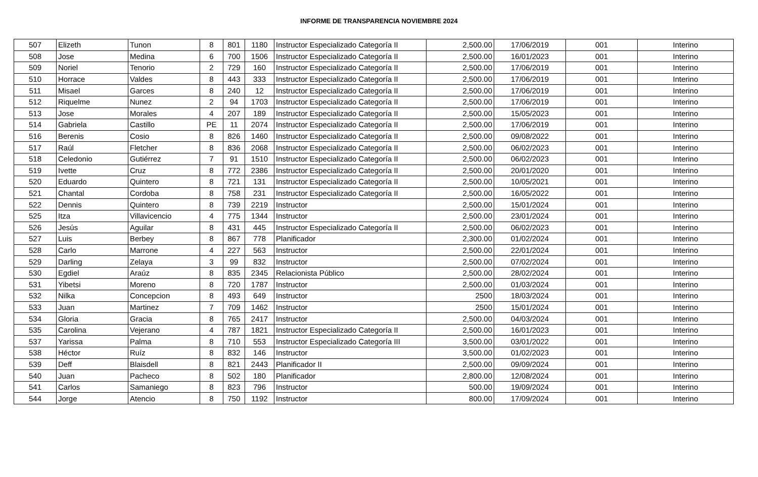INFORME DE TRANSPARENCIA NOVIEMBRE 2024
| 507 | Elizeth | Tunon | 8 | 801 | 1180 | Instructor Especializado Categoría II | 2,500.00 | 17/06/2019 | 001 | Interino |
| 508 | Jose | Medina | 6 | 700 | 1506 | Instructor Especializado Categoría II | 2,500.00 | 16/01/2023 | 001 | Interino |
| 509 | Noriel | Tenorio | 2 | 729 | 160 | Instructor Especializado Categoría II | 2,500.00 | 17/06/2019 | 001 | Interino |
| 510 | Horrace | Valdes | 8 | 443 | 333 | Instructor Especializado Categoría II | 2,500.00 | 17/06/2019 | 001 | Interino |
| 511 | Misael | Garces | 8 | 240 | 12 | Instructor Especializado Categoría II | 2,500.00 | 17/06/2019 | 001 | Interino |
| 512 | Riquelme | Nunez | 2 | 94 | 1703 | Instructor Especializado Categoría II | 2,500.00 | 17/06/2019 | 001 | Interino |
| 513 | Jose | Morales | 4 | 207 | 189 | Instructor Especializado Categoría II | 2,500.00 | 15/05/2023 | 001 | Interino |
| 514 | Gabriela | Castillo | PE | 11 | 2074 | Instructor Especializado Categoría II | 2,500.00 | 17/06/2019 | 001 | Interino |
| 516 | Berenis | Cosio | 8 | 826 | 1460 | Instructor Especializado Categoría II | 2,500.00 | 09/08/2022 | 001 | Interino |
| 517 | Raúl | Fletcher | 8 | 836 | 2068 | Instructor Especializado Categoría II | 2,500.00 | 06/02/2023 | 001 | Interino |
| 518 | Celedonio | Gutiérrez | 7 | 91 | 1510 | Instructor Especializado Categoría II | 2,500.00 | 06/02/2023 | 001 | Interino |
| 519 | Ivette | Cruz | 8 | 772 | 2386 | Instructor Especializado Categoría II | 2,500.00 | 20/01/2020 | 001 | Interino |
| 520 | Eduardo | Quintero | 8 | 721 | 131 | Instructor Especializado Categoría II | 2,500.00 | 10/05/2021 | 001 | Interino |
| 521 | Chantal | Cordoba | 8 | 758 | 231 | Instructor Especializado Categoría II | 2,500.00 | 16/05/2022 | 001 | Interino |
| 522 | Dennis | Quintero | 8 | 739 | 2219 | Instructor | 2,500.00 | 15/01/2024 | 001 | Interino |
| 525 | Itza | Villavicencio | 4 | 775 | 1344 | Instructor | 2,500.00 | 23/01/2024 | 001 | Interino |
| 526 | Jesús | Aguilar | 8 | 431 | 445 | Instructor Especializado Categoría II | 2,500.00 | 06/02/2023 | 001 | Interino |
| 527 | Luis | Berbey | 8 | 867 | 778 | Planificador | 2,300.00 | 01/02/2024 | 001 | Interino |
| 528 | Carlo | Marrone | 4 | 227 | 563 | Instructor | 2,500.00 | 22/01/2024 | 001 | Interino |
| 529 | Darling | Zelaya | 3 | 99 | 832 | Instructor | 2,500.00 | 07/02/2024 | 001 | Interino |
| 530 | Egdiel | Araúz | 8 | 835 | 2345 | Relacionista Público | 2,500.00 | 28/02/2024 | 001 | Interino |
| 531 | Yibetsi | Moreno | 8 | 720 | 1787 | Instructor | 2,500.00 | 01/03/2024 | 001 | Interino |
| 532 | Nilka | Concepcion | 8 | 493 | 649 | Instructor | 2500 | 18/03/2024 | 001 | Interino |
| 533 | Juan | Martinez | 7 | 709 | 1462 | Instructor | 2500 | 15/01/2024 | 001 | Interino |
| 534 | Gloria | Gracia | 8 | 765 | 2417 | Instructor | 2,500.00 | 04/03/2024 | 001 | Interino |
| 535 | Carolina | Vejerano | 4 | 787 | 1821 | Instructor Especializado Categoría II | 2,500.00 | 16/01/2023 | 001 | Interino |
| 537 | Yarissa | Palma | 8 | 710 | 553 | Instructor Especializado Categoría III | 3,500.00 | 03/01/2022 | 001 | Interino |
| 538 | Héctor | Ruíz | 8 | 832 | 146 | Instructor | 3,500.00 | 01/02/2023 | 001 | Interino |
| 539 | Deff | Blaisdell | 8 | 821 | 2443 | Planificador II | 2,500.00 | 09/09/2024 | 001 | Interino |
| 540 | Juan | Pacheco | 8 | 502 | 180 | Planificador | 2,800.00 | 12/08/2024 | 001 | Interino |
| 541 | Carlos | Samaniego | 8 | 823 | 796 | Instructor | 500.00 | 19/09/2024 | 001 | Interino |
| 544 | Jorge | Atencio | 8 | 750 | 1192 | Instructor | 800.00 | 17/09/2024 | 001 | Interino |